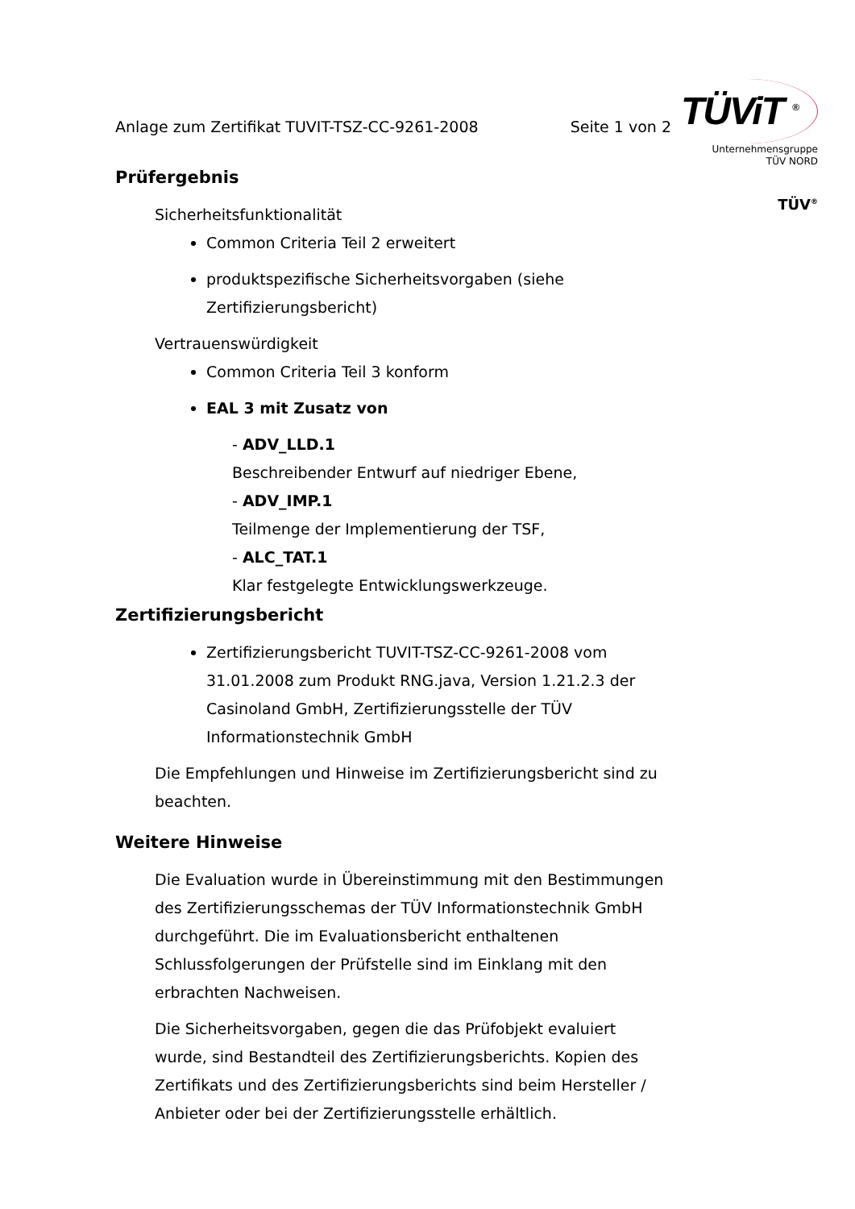TÜViT <sup>®</sup>
Unternehmensgruppe
TÜV NORD
TÜV<sup>®</sup>
Anlage zum Zertifikat TUVIT-TSZ-CC-9261-2008 Seite 1 von 2
Prüfergebnis
Sicherheitsfunktionalität
Common Criteria Teil 2 erweitert
produktspezifische Sicherheitsvorgaben (siehe Zertifizierungsbericht)
Vertrauenswürdigkeit
Common Criteria Teil 3 konform
EAL 3 mit Zusatz von
- ADV_LLD.1
Beschreibender Entwurf auf niedriger Ebene,
- ADV_IMP.1
Teilmenge der Implementierung der TSF,
- ALC_TAT.1
Klar festgelegte Entwicklungswerkzeuge.
Zertifizierungsbericht
Zertifizierungsbericht TUVIT-TSZ-CC-9261-2008 vom 31.01.2008 zum Produkt RNG.java, Version 1.21.2.3 der Casinoland GmbH, Zertifizierungsstelle der TÜV Informationstechnik GmbH
Die Empfehlungen und Hinweise im Zertifizierungsbericht sind zu beachten.
Weitere Hinweise
Die Evaluation wurde in Übereinstimmung mit den Bestimmungen des Zertifizierungsschemas der TÜV Informationstechnik GmbH durchgeführt. Die im Evaluationsbericht enthaltenen Schlussfolgerungen der Prüfstelle sind im Einklang mit den erbrachten Nachweisen.
Die Sicherheitsvorgaben, gegen die das Prüfobjekt evaluiert wurde, sind Bestandteil des Zertifizierungsberichts. Kopien des Zertifikats und des Zertifizierungsberichts sind beim Hersteller / Anbieter oder bei der Zertifizierungsstelle erhältlich.